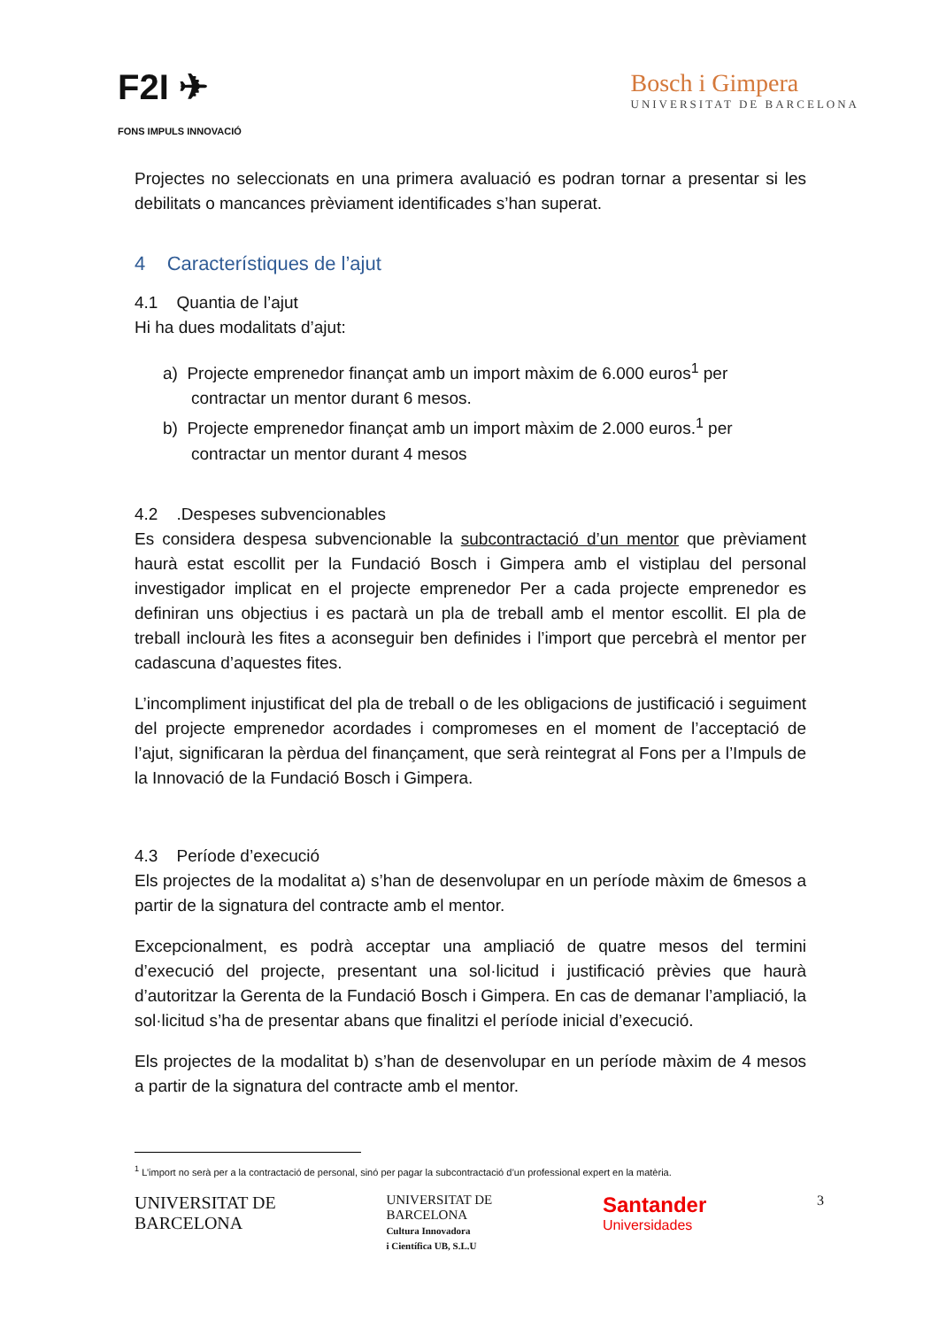F2I ✈
FONS IMPULS INNOVACIÓ
Bosch i Gimpera
UNIVERSITAT DE BARCELONA
Projectes no seleccionats en una primera avaluació es podran tornar a presentar si les debilitats o mancances prèviament identificades s’han superat.
4 Característiques de l’ajut
4.1 Quantia de l’ajut
Hi ha dues modalitats d’ajut:
a) Projecte emprenedor finançat amb un import màxim de 6.000 euros<sup>1</sup> per contractar un mentor durant 6 mesos.
b) Projecte emprenedor finançat amb un import màxim de 2.000 euros.<sup>1</sup> per contractar un mentor durant 4 mesos
4.2 .Despeses subvencionables
Es considera despesa subvencionable la subcontractació d’un mentor que prèviament haurà estat escollit per la Fundació Bosch i Gimpera amb el vistiplau del personal investigador implicat en el projecte emprenedor Per a cada projecte emprenedor es definiran uns objectius i es pactarà un pla de treball amb el mentor escollit. El pla de treball inclourà les fites a aconseguir ben definides i l’import que percebrà el mentor per cadascuna d’aquestes fites.
L’incompliment injustificat del pla de treball o de les obligacions de justificació i seguiment del projecte emprenedor acordades i compromeses en el moment de l’acceptació de l’ajut, significaran la pèrdua del finançament, que serà reintegrat al Fons per a l’Impuls de la Innovació de la Fundació Bosch i Gimpera.
4.3 Període d’execució
Els projectes de la modalitat a) s’han de desenvolupar en un període màxim de 6mesos a partir de la signatura del contracte amb el mentor.
Excepcionalment, es podrà acceptar una ampliació de quatre mesos del termini d’execució del projecte, presentant una sol·licitud i justificació prèvies que haurà d’autoritzar la Gerenta de la Fundació Bosch i Gimpera. En cas de demanar l’ampliació, la sol·licitud s’ha de presentar abans que finalitzi el període inicial d’execució.
Els projectes de la modalitat b) s’han de desenvolupar en un període màxim de 4 mesos a partir de la signatura del contracte amb el mentor.
<sup>1</sup> L’import no serà per a la contractació de personal, sinó per pagar la subcontractació d’un professional expert en la matèria.
UNIVERSITAT DE
BARCELONA
UNIVERSITAT DE
BARCELONA
Cultura Innovadora
i Científica UB, S.L.U
Santander
Universidades
3